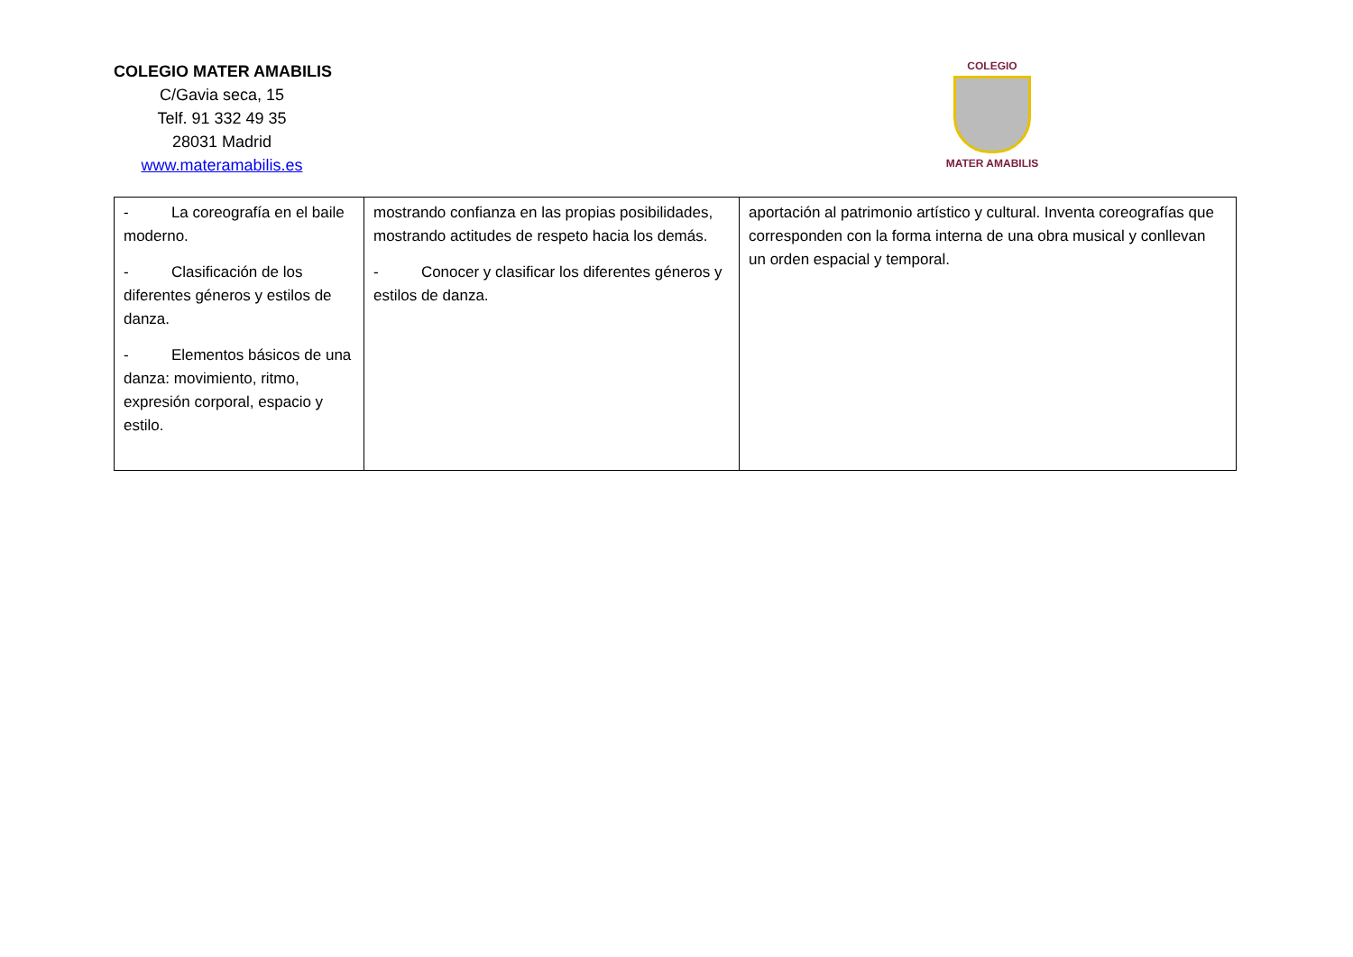COLEGIO MATER AMABILIS
C/Gavia seca, 15
Telf. 91 332 49 35
28031 Madrid
www.materamabilis.es
COLEGIO
MATER AMABILIS
| - La coreografía en el baile moderno. - Clasificación de los diferentes géneros y estilos de danza. - Elementos básicos de una danza: movimiento, ritmo, expresión corporal, espacio y estilo. | mostrando confianza en las propias posibilidades, mostrando actitudes de respeto hacia los demás. - Conocer y clasificar los diferentes géneros y estilos de danza. | aportación al patrimonio artístico y cultural. Inventa coreografías que corresponden con la forma interna de una obra musical y conllevan un orden espacial y temporal. |